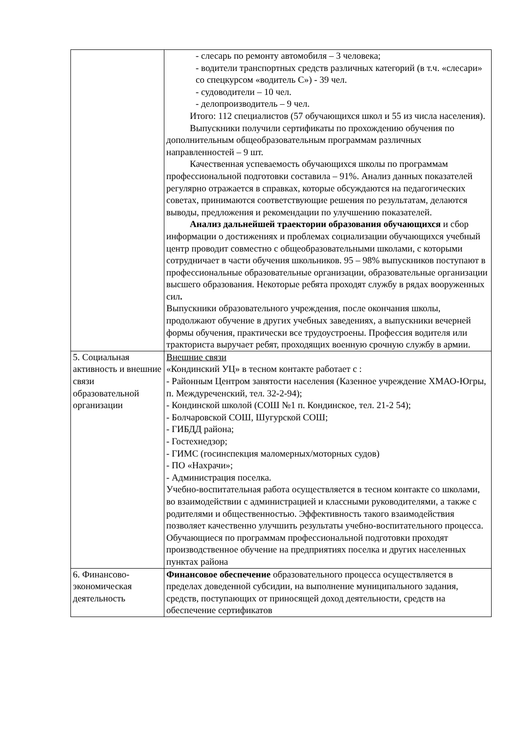| | - слесарь по ремонту автомобиля – 3 человека; - водители транспортных средств различных категорий (в т.ч. «слесари» со спецкурсом «водитель С») - 39 чел. - судоводители – 10 чел. - делопроизводитель – 9 чел. Итого: 112 специалистов (57 обучающихся школ и 55 из числа населения). Выпускники получили сертификаты по прохождению обучения по дополнительным общеобразовательным программам различных направленностей – 9 шт. Качественная успеваемость обучающихся школы по программам профессиональной подготовки составила – 91%. Анализ данных показателей регулярно отражается в справках, которые обсуждаются на педагогических советах, принимаются соответствующие решения по результатам, делаются выводы, предложения и рекомендации по улучшению показателей. Анализ дальнейшей траектории образования обучающихся и сбор информации о достижениях и проблемах социализации обучающихся учебный центр проводит совместно с общеобразовательными школами, с которыми сотрудничает в части обучения школьников. 95 – 98% выпускников поступают в профессиональные образовательные организации, образовательные организации высшего образования. Некоторые ребята проходят службу в рядах вооруженных сил . Выпускники образовательного учреждения, после окончания школы, продолжают обучение в других учебных заведениях, а выпускники вечерней формы обучения, практически все трудоустроены. Профессия водителя или тракториста выручает ребят, проходящих военную срочную службу в армии. |
| 5. Социальная активность и внешние связи образовательной организации | Внешние связи «Кондинский УЦ» в тесном контакте работает с : - Районным Центром занятости населения (Казенное учреждение ХМАО-Югры, п. Междуреченский, тел. 32-2-94); - Кондинской школой (СОШ №1 п. Кондинское, тел. 21-2 54); - Болчаровской СОШ, Шугурской СОШ; - ГИБДД района; - Гостехнедзор; - ГИМС (госинспекция маломерных/моторных судов) - ПО «Нахрачи»; - Администрация поселка. Учебно-воспитательная работа осуществляется в тесном контакте со школами, во взаимодействии с администрацией и классными руководителями, а также с родителями и общественностью. Эффективность такого взаимодействия позволяет качественно улучшить результаты учебно-воспитательного процесса. Обучающиеся по программам профессиональной подготовки проходят производственное обучение на предприятиях поселка и других населенных пунктах района |
| 6. Финансово-экономическая деятельность | Финансовое обеспечение образовательного процесса осуществляется в пределах доведенной субсидии, на выполнение муниципального задания, средств, поступающих от приносящей доход деятельности, средств на обеспечение сертификатов |